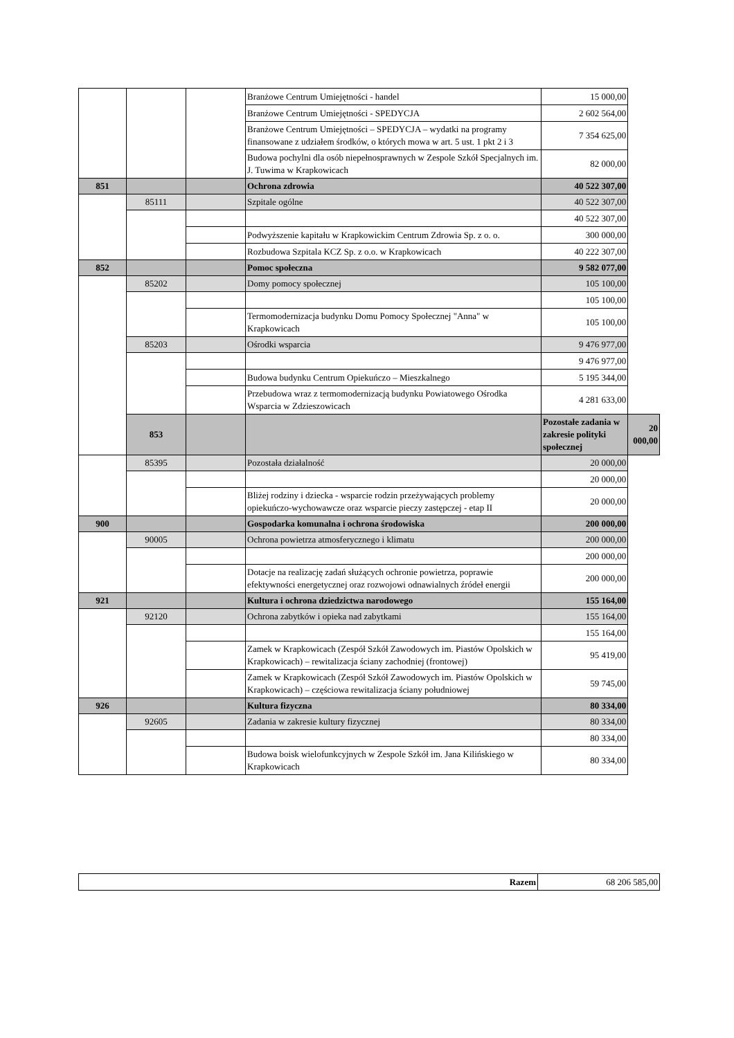| | | | Branżowe Centrum Umiejętności - handel | 15 000,00 | |
| | | | Branżowe Centrum Umiejętności - SPEDYCJA | 2 602 564,00 | |
| | | | Branżowe Centrum Umiejętności – SPEDYCJA – wydatki na programy finansowane z udziałem środków, o których mowa w art. 5 ust. 1 pkt 2 i 3 | 7 354 625,00 | |
| | | | Budowa pochylni dla osób niepełnosprawnych w Zespole Szkół Specjalnych im. J. Tuwima w Krapkowicach | 82 000,00 | |
| 851 | | | Ochrona zdrowia | 40 522 307,00 | |
| | 85111 | | Szpitale ogólne | 40 522 307,00 | |
| | | | | 40 522 307,00 | |
| | | | Podwyższenie kapitału w Krapkowickim Centrum Zdrowia Sp. z o. o. | 300 000,00 | |
| | | | Rozbudowa Szpitala KCZ Sp. z o.o. w Krapkowicach | 40 222 307,00 | |
| 852 | | | Pomoc społeczna | 9 582 077,00 | |
| | 85202 | | Domy pomocy społecznej | 105 100,00 | |
| | | | | 105 100,00 | |
| | | | Termomodernizacja budynku Domu Pomocy Społecznej "Anna" w Krapkowicach | 105 100,00 | |
| | 85203 | | Ośrodki wsparcia | 9 476 977,00 | |
| | | | | 9 476 977,00 | |
| | | | Budowa budynku Centrum Opiekuńczo – Mieszkalnego | 5 195 344,00 | |
| | | | Przebudowa wraz z termomodernizacją budynku Powiatowego Ośrodka Wsparcia w Zdzieszowicach | 4 281 633,00 | |
| | 853 | | | Pozostałe zadania w zakresie polityki społecznej | 20 000,00 |
| | 85395 | | Pozostała działalność | 20 000,00 | |
| | | | | 20 000,00 | |
| | | | Bliżej rodziny i dziecka - wsparcie rodzin przeżywających problemy opiekuńczo-wychowawcze oraz wsparcie pieczy zastępczej - etap II | 20 000,00 | |
| 900 | | | Gospodarka komunalna i ochrona środowiska | 200 000,00 | |
| | 90005 | | Ochrona powietrza atmosferycznego i klimatu | 200 000,00 | |
| | | | | 200 000,00 | |
| | | | Dotacje na realizację zadań służących ochronie powietrza, poprawie efektywności energetycznej oraz rozwojowi odnawialnych źródeł energii | 200 000,00 | |
| 921 | | | Kultura i ochrona dziedzictwa narodowego | 155 164,00 | |
| | 92120 | | Ochrona zabytków i opieka nad zabytkami | 155 164,00 | |
| | | | | 155 164,00 | |
| | | | Zamek w Krapkowicach (Zespół Szkół Zawodowych im. Piastów Opolskich w Krapkowicach) – rewitalizacja ściany zachodniej (frontowej) | 95 419,00 | |
| | | | Zamek w Krapkowicach (Zespół Szkół Zawodowych im. Piastów Opolskich w Krapkowicach) – częściowa rewitalizacja ściany południowej | 59 745,00 | |
| 926 | | | Kultura fizyczna | 80 334,00 | |
| | 92605 | | Zadania w zakresie kultury fizycznej | 80 334,00 | |
| | | | | 80 334,00 | |
| | | | Budowa boisk wielofunkcyjnych w Zespole Szkół im. Jana Kilińskiego w Krapkowicach | 80 334,00 | |
| Razem | 68 206 585,00 |